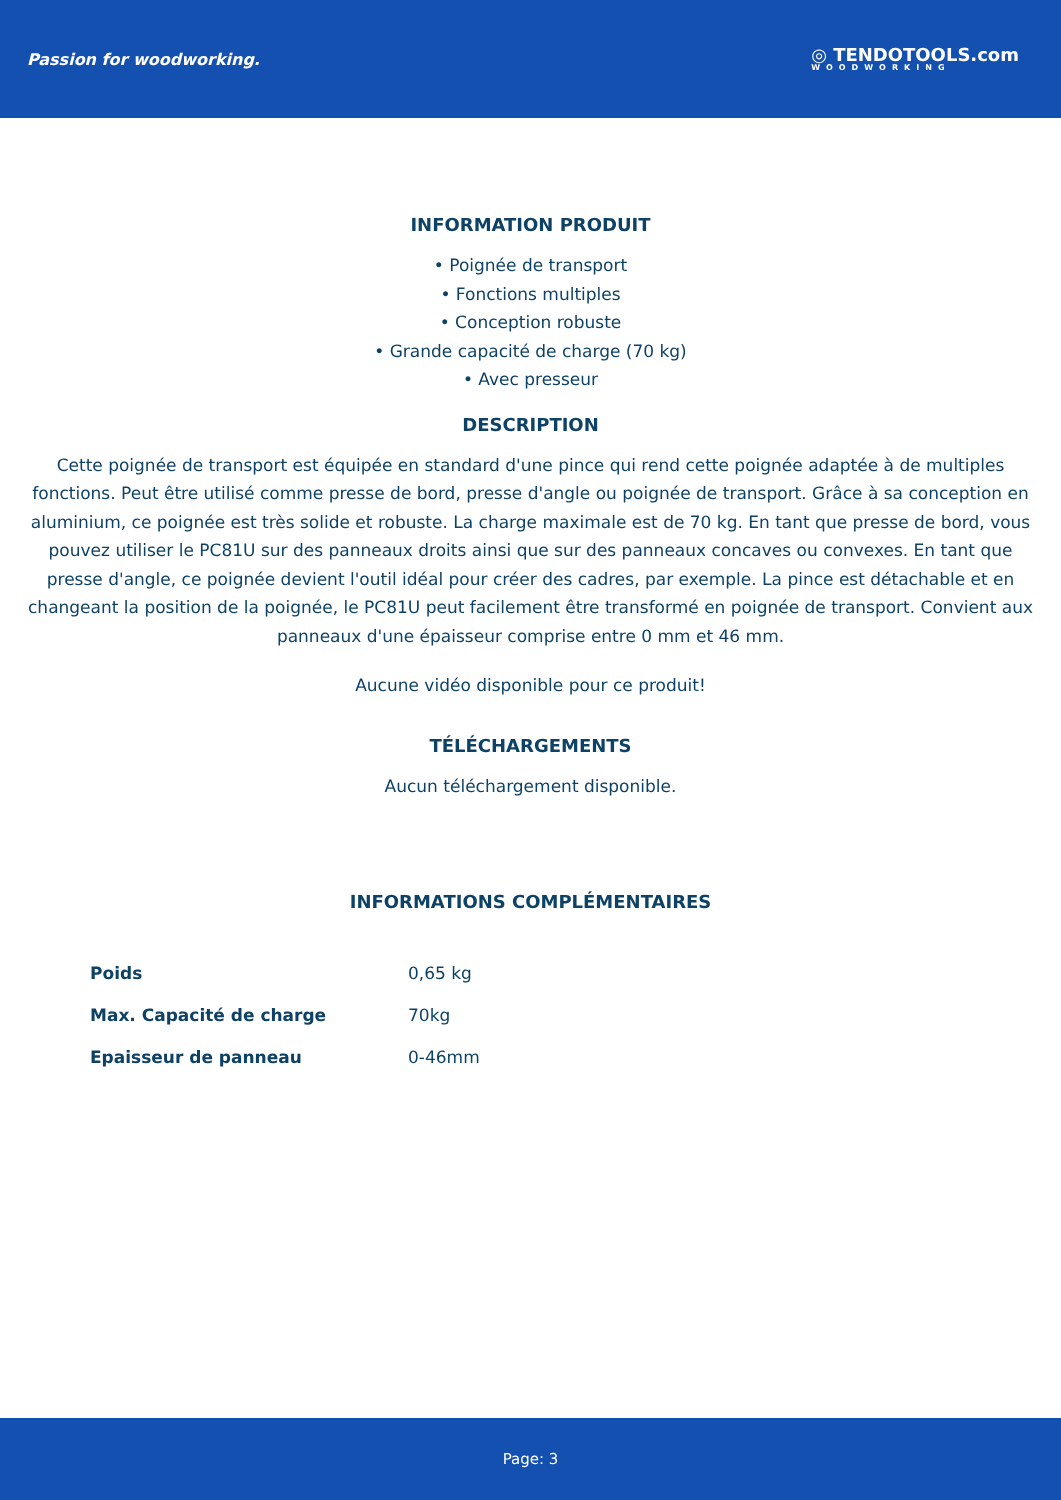Passion for woodworking.
◎ TENDOTOOLS.com
WOODWORKING
INFORMATION PRODUIT
• Poignée de transport
• Fonctions multiples
• Conception robuste
• Grande capacité de charge (70 kg)
• Avec presseur
DESCRIPTION
Cette poignée de transport est équipée en standard d'une pince qui rend cette poignée adaptée à de multiples fonctions. Peut être utilisé comme presse de bord, presse d'angle ou poignée de transport. Grâce à sa conception en aluminium, ce poignée est très solide et robuste. La charge maximale est de 70 kg. En tant que presse de bord, vous pouvez utiliser le PC81U sur des panneaux droits ainsi que sur des panneaux concaves ou convexes. En tant que presse d'angle, ce poignée devient l'outil idéal pour créer des cadres, par exemple. La pince est détachable et en changeant la position de la poignée, le PC81U peut facilement être transformé en poignée de transport. Convient aux panneaux d'une épaisseur comprise entre 0 mm et 46 mm.
Aucune vidéo disponible pour ce produit!
TÉLÉCHARGEMENTS
Aucun téléchargement disponible.
INFORMATIONS COMPLÉMENTAIRES
| Poids | 0,65 kg |
| Max. Capacité de charge | 70kg |
| Epaisseur de panneau | 0-46mm |
Page: 3